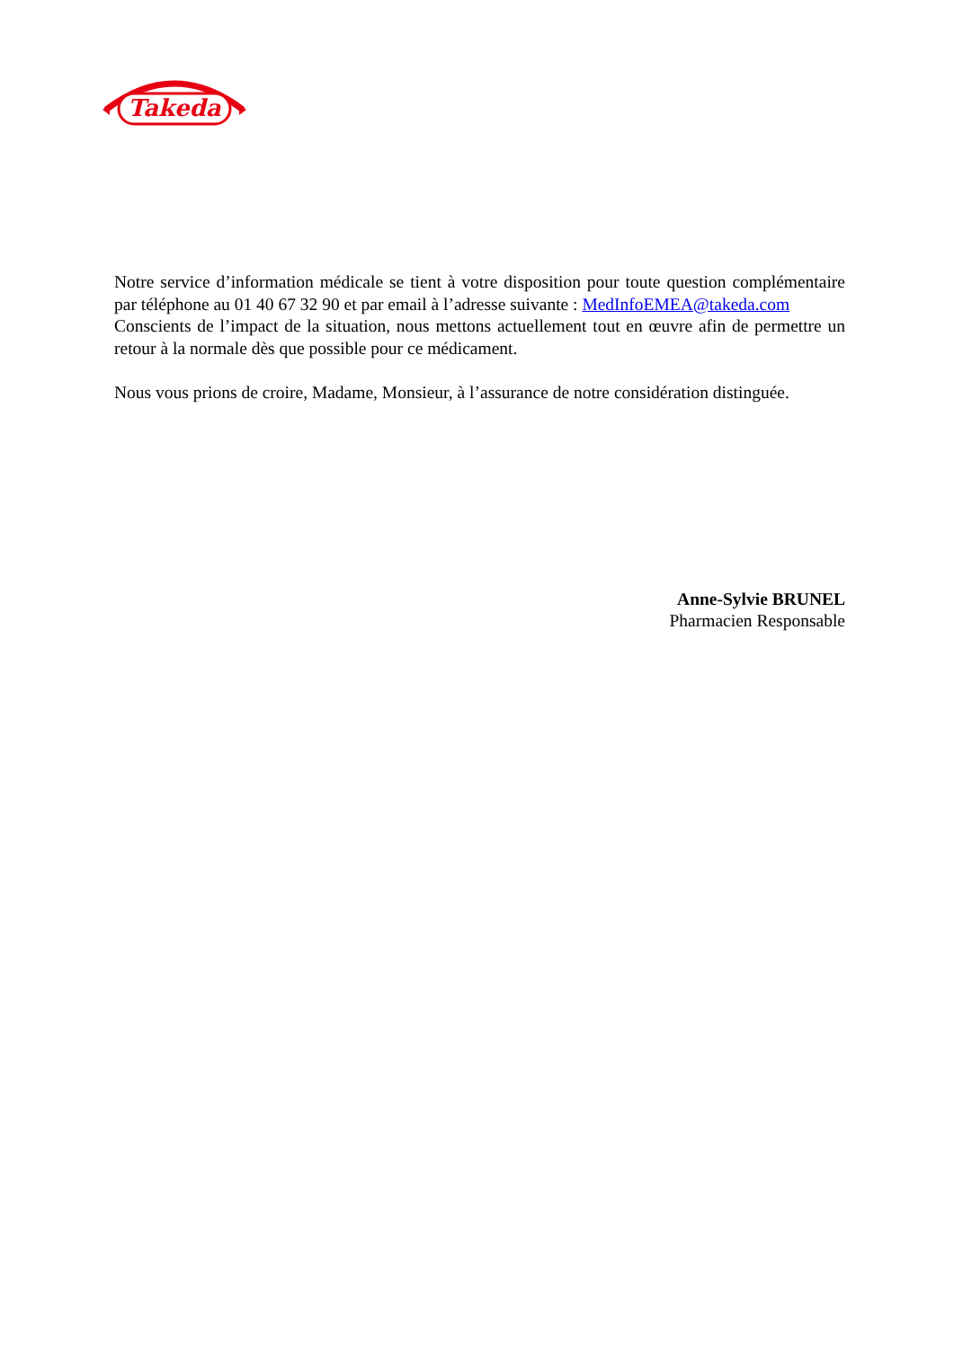Takeda
Notre service d’information médicale se tient à votre disposition pour toute question complémentaire par téléphone au 01 40 67 32 90 et par email à l’adresse suivante : MedInfoEMEA@takeda.com
Conscients de l’impact de la situation, nous mettons actuellement tout en œuvre afin de permettre un retour à la normale dès que possible pour ce médicament.
Nous vous prions de croire, Madame, Monsieur, à l’assurance de notre considération distinguée.
Anne-Sylvie BRUNEL
Pharmacien Responsable